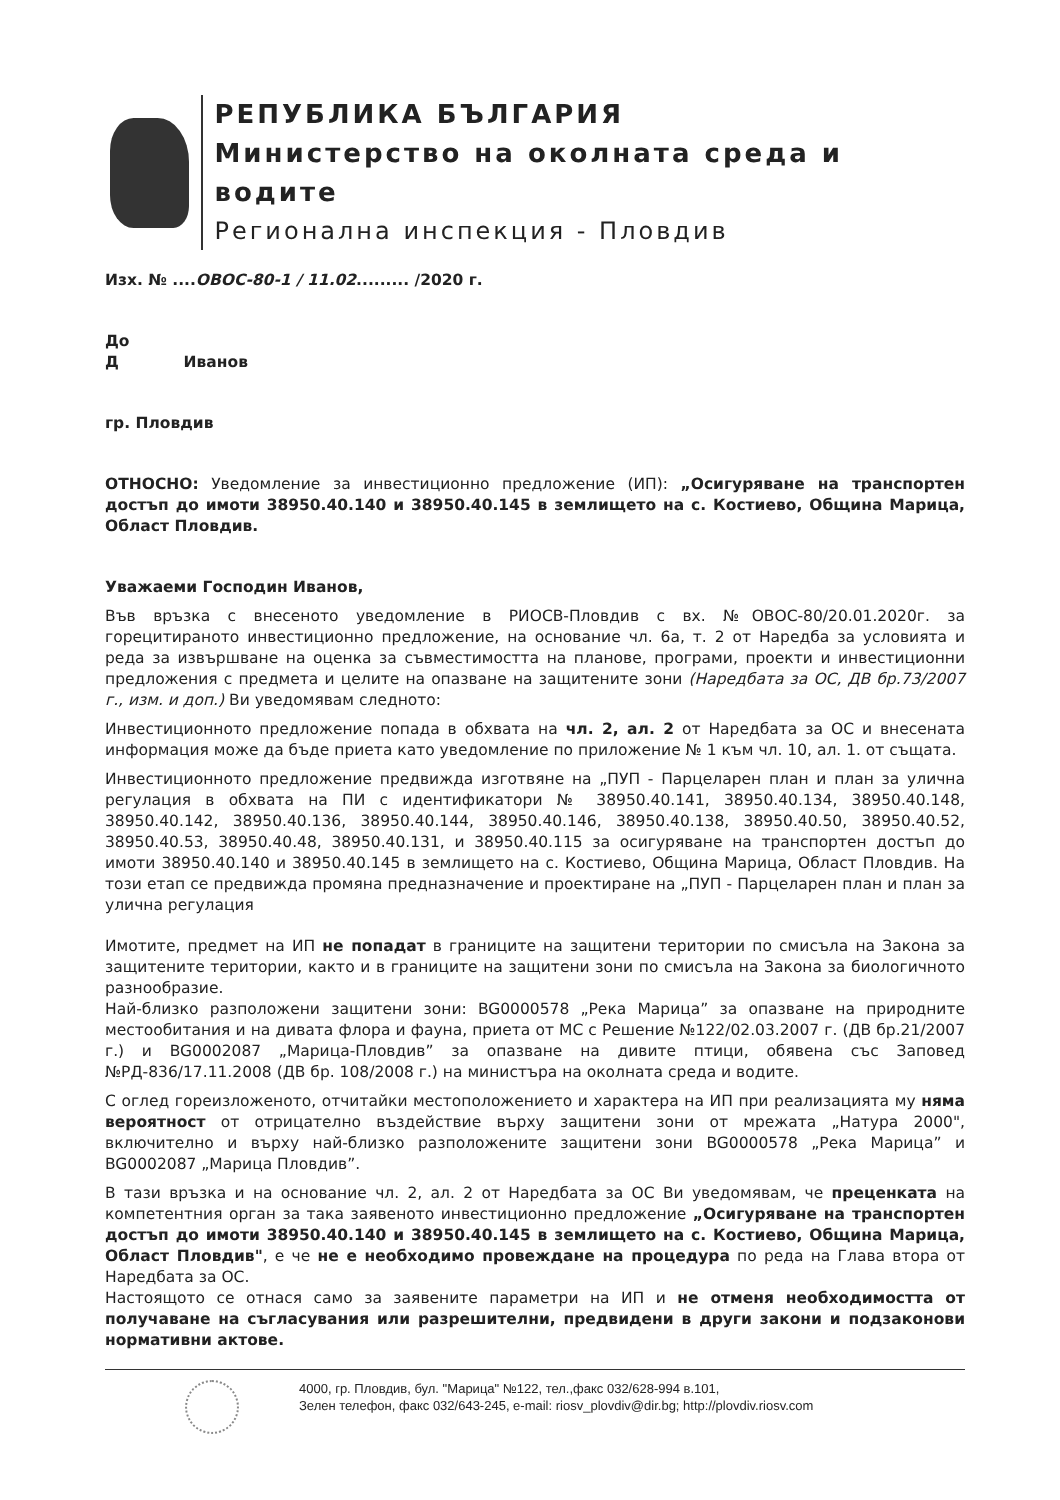РЕПУБЛИКА БЪЛГАРИЯ
Министерство на околната среда и водите
Регионална инспекция - Пловдив
Изх. № ....ОВОС-80-1 / 11.02......... /2020 г.
До
Д Иванов
гр. Пловдив
ОТНОСНО: Уведомление за инвестиционно предложение (ИП): „Осигуряване на транспортен достъп до имоти 38950.40.140 и 38950.40.145 в землището на с. Костиево, Община Марица, Област Пловдив.
Уважаеми Господин Иванов,
Във връзка с внесеното уведомление в РИОСВ-Пловдив с вх. №ОВОС-80/20.01.2020г. за горецитираното инвестиционно предложение, на основание чл. 6а, т. 2 от Наредба за условията и реда за извършване на оценка за съвместимостта на планове, програми, проекти и инвестиционни предложения с предмета и целите на опазване на защитените зони (Наредбата за ОС, ДВ бр.73/2007 г., изм. и доп.) Ви уведомявам следното:
Инвестиционното предложение попада в обхвата на чл. 2, ал. 2 от Наредбата за ОС и внесената информация може да бъде приета като уведомление по приложение № 1 към чл. 10, ал. 1. от същата.
Инвестиционното предложение предвижда изготвяне на „ПУП - Парцеларен план и план за улична регулация в обхвата на ПИ с идентификатори № 38950.40.141, 38950.40.134, 38950.40.148, 38950.40.142, 38950.40.136, 38950.40.144, 38950.40.146, 38950.40.138, 38950.40.50, 38950.40.52, 38950.40.53, 38950.40.48, 38950.40.131, и 38950.40.115 за осигуряване на транспортен достъп до имоти 38950.40.140 и 38950.40.145 в землището на с. Костиево, Община Марица, Област Пловдив. На този етап се предвижда промяна предназначение и проектиране на „ПУП - Парцеларен план и план за улична регулация
Имотите, предмет на ИП не попадат в границите на защитени територии по смисъла на Закона за защитените територии, както и в границите на защитени зони по смисъла на Закона за биологичното разнообразие.
Най-близко разположени защитени зони: BG0000578 „Река Марица” за опазване на природните местообитания и на дивата флора и фауна, приета от МС с Решение №122/02.03.2007 г. (ДВ бр.21/2007 г.) и BG0002087 „Марица-Пловдив” за опазване на дивите птици, обявена със Заповед №РД-836/17.11.2008 (ДВ бр. 108/2008 г.) на министъра на околната среда и водите.
С оглед гореизложеното, отчитайки местоположението и характера на ИП при реализацията му няма вероятност от отрицателно въздействие върху защитени зони от мрежата „Натура 2000", включително и върху най-близко разположените защитени зони BG0000578 „Река Марица” и BG0002087 „Марица Пловдив”.
В тази връзка и на основание чл. 2, ал. 2 от Наредбата за ОС Ви уведомявам, че преценката на компетентния орган за така заявеното инвестиционно предложение „Осигуряване на транспортен достъп до имоти 38950.40.140 и 38950.40.145 в землището на с. Костиево, Община Марица, Област Пловдив", е че не е необходимо провеждане на процедура по реда на Глава втора от Наредбата за ОС.
Настоящото се отнася само за заявените параметри на ИП и не отменя необходимостта от получаване на съгласувания или разрешителни, предвидени в други закони и подзаконови нормативни актове.
4000, гр. Пловдив, бул. "Марица" №122, тел.,факс 032/628-994 в.101,
Зелен телефон, факс 032/643-245, e-mail: riosv_plovdiv@dir.bg; http://plovdiv.riosv.com